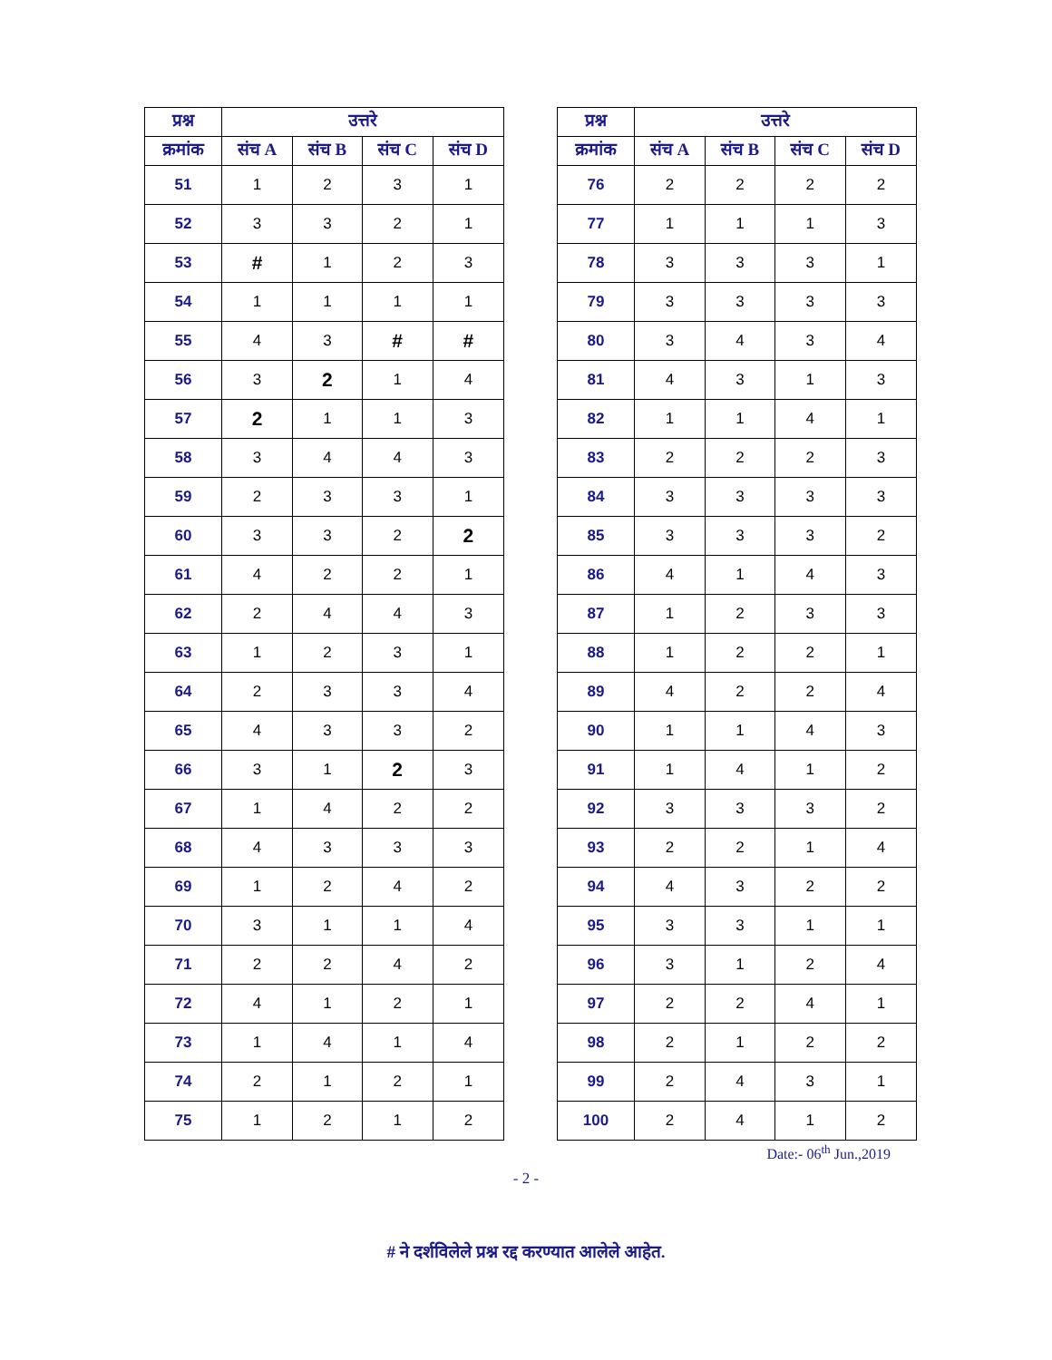| प्रश्न | उत्तरे | | | |
| --- | --- | --- | --- | --- |
| क्रमांक | संच A | संच B | संच C | संच D |
| 51 | 1 | 2 | 3 | 1 |
| 52 | 3 | 3 | 2 | 1 |
| 53 | # | 1 | 2 | 3 |
| 54 | 1 | 1 | 1 | 1 |
| 55 | 4 | 3 | # | # |
| 56 | 3 | 2 | 1 | 4 |
| 57 | 2 | 1 | 1 | 3 |
| 58 | 3 | 4 | 4 | 3 |
| 59 | 2 | 3 | 3 | 1 |
| 60 | 3 | 3 | 2 | 2 |
| 61 | 4 | 2 | 2 | 1 |
| 62 | 2 | 4 | 4 | 3 |
| 63 | 1 | 2 | 3 | 1 |
| 64 | 2 | 3 | 3 | 4 |
| 65 | 4 | 3 | 3 | 2 |
| 66 | 3 | 1 | 2 | 3 |
| 67 | 1 | 4 | 2 | 2 |
| 68 | 4 | 3 | 3 | 3 |
| 69 | 1 | 2 | 4 | 2 |
| 70 | 3 | 1 | 1 | 4 |
| 71 | 2 | 2 | 4 | 2 |
| 72 | 4 | 1 | 2 | 1 |
| 73 | 1 | 4 | 1 | 4 |
| 74 | 2 | 1 | 2 | 1 |
| 75 | 1 | 2 | 1 | 2 |
| प्रश्न | उत्तरे | | | |
| --- | --- | --- | --- | --- |
| क्रमांक | संच A | संच B | संच C | संच D |
| 76 | 2 | 2 | 2 | 2 |
| 77 | 1 | 1 | 1 | 3 |
| 78 | 3 | 3 | 3 | 1 |
| 79 | 3 | 3 | 3 | 3 |
| 80 | 3 | 4 | 3 | 4 |
| 81 | 4 | 3 | 1 | 3 |
| 82 | 1 | 1 | 4 | 1 |
| 83 | 2 | 2 | 2 | 3 |
| 84 | 3 | 3 | 3 | 3 |
| 85 | 3 | 3 | 3 | 2 |
| 86 | 4 | 1 | 4 | 3 |
| 87 | 1 | 2 | 3 | 3 |
| 88 | 1 | 2 | 2 | 1 |
| 89 | 4 | 2 | 2 | 4 |
| 90 | 1 | 1 | 4 | 3 |
| 91 | 1 | 4 | 1 | 2 |
| 92 | 3 | 3 | 3 | 2 |
| 93 | 2 | 2 | 1 | 4 |
| 94 | 4 | 3 | 2 | 2 |
| 95 | 3 | 3 | 1 | 1 |
| 96 | 3 | 1 | 2 | 4 |
| 97 | 2 | 2 | 4 | 1 |
| 98 | 2 | 1 | 2 | 2 |
| 99 | 2 | 4 | 3 | 1 |
| 100 | 2 | 4 | 1 | 2 |
Date:- 06<sup>th</sup> Jun.,2019
- 2 -
# ने दर्शविलेले प्रश्न रद्द करण्यात आलेले आहेत.